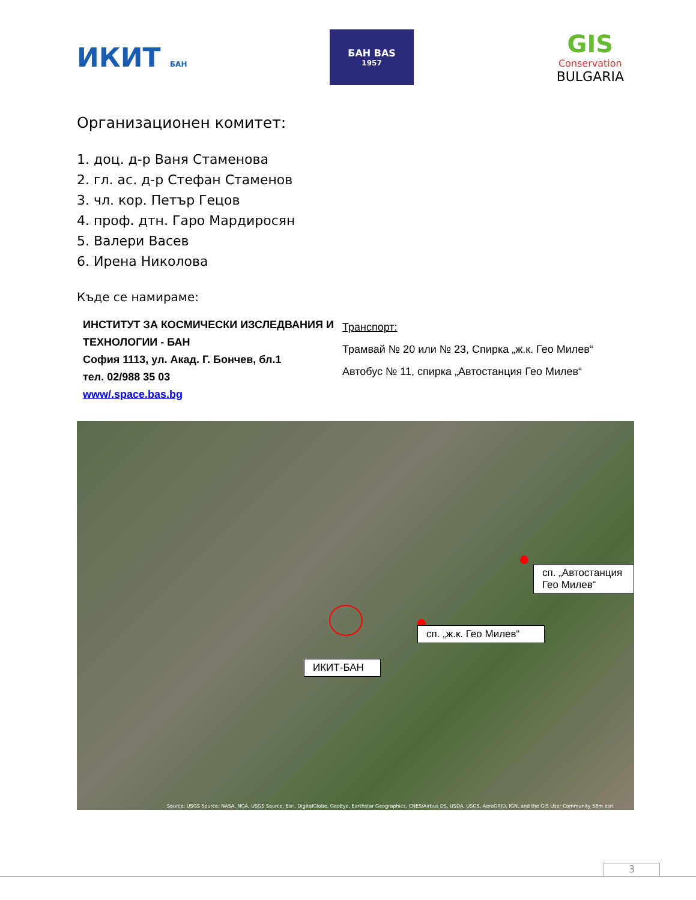ИКИТ БАН
БАН BAS
1957
GIS
Conservation
BULGARIA
Организационен комитет:
1. доц. д-р Ваня Стаменова
2. гл. ас. д-р Стефан Стаменов
3. чл. кор. Петър Гецов
4. проф. дтн. Гаро Мардиросян
5. Валери Васев
6. Ирена Николова
Къде се намираме:
ИНСТИТУТ ЗА КОСМИЧЕСКИ ИЗСЛЕДВАНИЯ И ТЕХНОЛОГИИ - БАН
София 1113, ул. Акад. Г. Бончев, бл.1
тел. 02/988 35 03
www/.space.bas.bg
Транспорт:
Трамвай № 20 или № 23, Спирка „ж.к. Гео Милев“
Автобус № 11, спирка „Автостанция Гео Милев“
сп. „Автостанция Гео Милев“
сп. „ж.к. Гео Милев“
ИКИТ-БАН
Source: USGS Source: NASA, NGA, USGS Source: Esri, DigitalGlobe, GeoEye, Earthstar Geographics, CNES/Airbus DS, USDA, USGS, AeroGRID, IGN, and the GIS User Community 58m esri
3